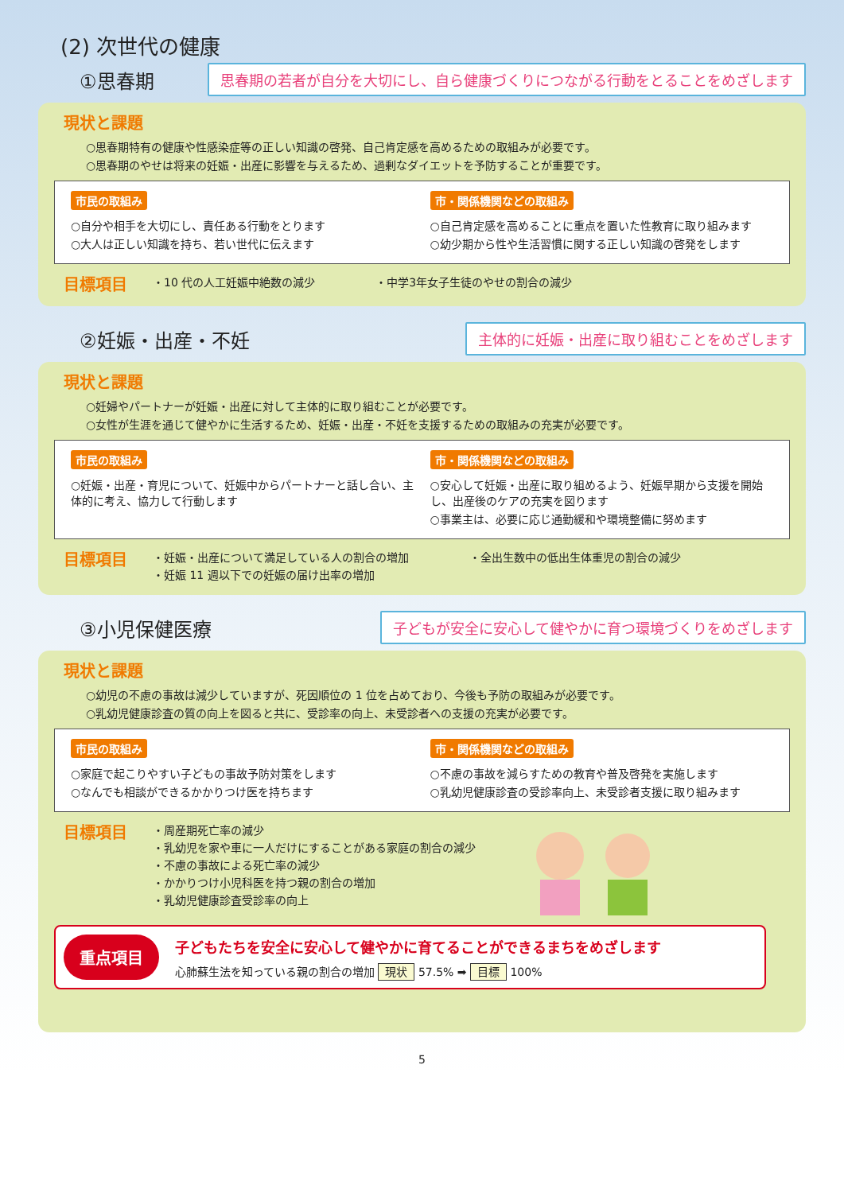(2) 次世代の健康
①思春期
思春期の若者が自分を大切にし、自ら健康づくりにつながる行動をとることをめざします
現状と課題
○思春期特有の健康や性感染症等の正しい知識の啓発、自己肯定感を高めるための取組みが必要です。
○思春期のやせは将来の妊娠・出産に影響を与えるため、過剰なダイエットを予防することが重要です。
市民の取組み
○自分や相手を大切にし、責任ある行動をとります
○大人は正しい知識を持ち、若い世代に伝えます
市・関係機関などの取組み
○自己肯定感を高めることに重点を置いた性教育に取り組みます
○幼少期から性や生活習慣に関する正しい知識の啓発をします
目標項目
・10 代の人工妊娠中絶数の減少 ・中学3年女子生徒のやせの割合の減少
②妊娠・出産・不妊
主体的に妊娠・出産に取り組むことをめざします
現状と課題
○妊婦やパートナーが妊娠・出産に対して主体的に取り組むことが必要です。
○女性が生涯を通じて健やかに生活するため、妊娠・出産・不妊を支援するための取組みの充実が必要です。
市民の取組み
○妊娠・出産・育児について、妊娠中からパートナーと話し合い、主体的に考え、協力して行動します
市・関係機関などの取組み
○安心して妊娠・出産に取り組めるよう、妊娠早期から支援を開始し、出産後のケアの充実を図ります
○事業主は、必要に応じ通勤緩和や環境整備に努めます
目標項目
・妊娠・出産について満足している人の割合の増加
・妊娠 11 週以下での妊娠の届け出率の増加
・全出生数中の低出生体重児の割合の減少
③小児保健医療
子どもが安全に安心して健やかに育つ環境づくりをめざします
現状と課題
○幼児の不慮の事故は減少していますが、死因順位の 1 位を占めており、今後も予防の取組みが必要です。
○乳幼児健康診査の質の向上を図ると共に、受診率の向上、未受診者への支援の充実が必要です。
市民の取組み
○家庭で起こりやすい子どもの事故予防対策をします
○なんでも相談ができるかかりつけ医を持ちます
市・関係機関などの取組み
○不慮の事故を減らすための教育や普及啓発を実施します
○乳幼児健康診査の受診率向上、未受診者支援に取り組みます
目標項目
・周産期死亡率の減少
・乳幼児を家や車に一人だけにすることがある家庭の割合の減少
・不慮の事故による死亡率の減少
・かかりつけ小児科医を持つ親の割合の増加
・乳幼児健康診査受診率の向上
重点項目
子どもたちを安全に安心して健やかに育てることができるまちをめざします
心肺蘇生法を知っている親の割合の増加 現状 57.5% ➡ 目標 100%
5